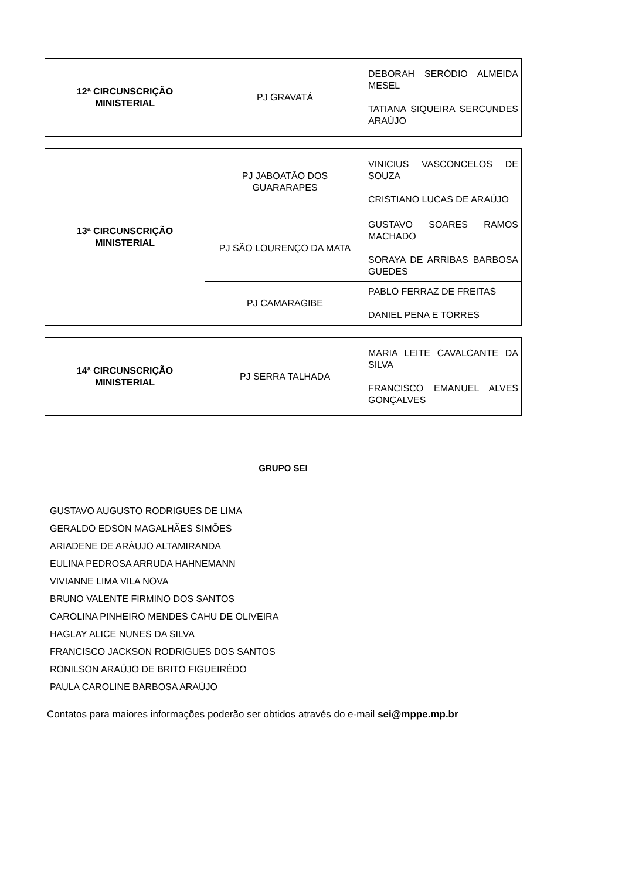| 12ª CIRCUNSCRIÇÃO MINISTERIAL | PJ GRAVATÁ | DEBORAH SERÓDIO ALMEIDA MESEL TATIANA SIQUEIRA SERCUNDES ARAÚJO |
| 13ª CIRCUNSCRIÇÃO MINISTERIAL | PJ JABOATÃO DOS GUARARAPES | VINICIUS VASCONCELOS DE SOUZA CRISTIANO LUCAS DE ARAÚJO |
| | PJ SÃO LOURENÇO DA MATA | GUSTAVO SOARES RAMOS MACHADO SORAYA DE ARRIBAS BARBOSA GUEDES |
| | PJ CAMARAGIBE | PABLO FERRAZ DE FREITAS DANIEL PENA E TORRES |
| 14ª CIRCUNSCRIÇÃO MINISTERIAL | PJ SERRA TALHADA | MARIA LEITE CAVALCANTE DA SILVA FRANCISCO EMANUEL ALVES GONÇALVES |
GRUPO SEI
GUSTAVO AUGUSTO RODRIGUES DE LIMA
GERALDO EDSON MAGALHÃES SIMÕES
ARIADENE DE ARÁUJO ALTAMIRANDA
EULINA PEDROSA ARRUDA HAHNEMANN
VIVIANNE LIMA VILA NOVA
BRUNO VALENTE FIRMINO DOS SANTOS
CAROLINA PINHEIRO MENDES CAHU DE OLIVEIRA
HAGLAY ALICE NUNES DA SILVA
FRANCISCO JACKSON RODRIGUES DOS SANTOS
RONILSON ARAÚJO DE BRITO FIGUEIRÊDO
PAULA CAROLINE BARBOSA ARAÚJO
Contatos para maiores informações poderão ser obtidos através do e-mail sei@mppe.mp.br